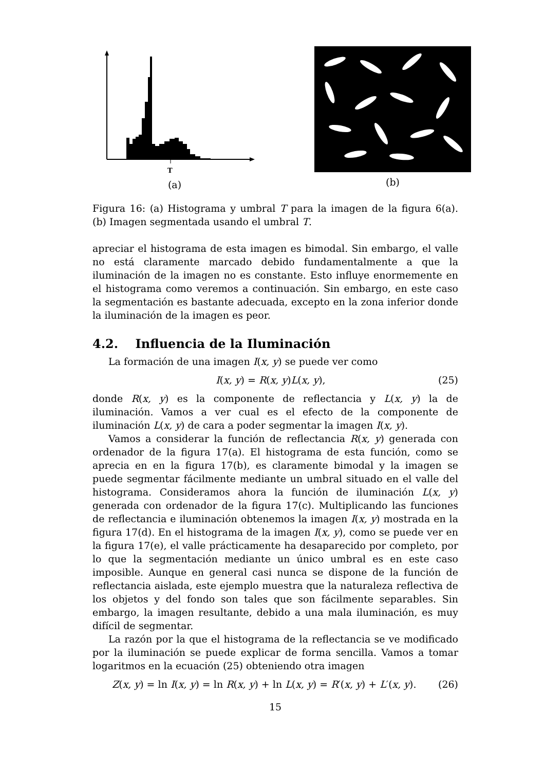T
(a)
(b)
Figura 16: (a) Histograma y umbral T para la imagen de la figura 6(a). (b) Imagen segmentada usando el umbral T.
apreciar el histograma de esta imagen es bimodal. Sin embargo, el valle no está claramente marcado debido fundamentalmente a que la iluminación de la imagen no es constante. Esto influye enormemente en el histograma como veremos a continuación. Sin embargo, en este caso la segmentación es bastante adecuada, excepto en la zona inferior donde la iluminación de la imagen es peor.
4.2. Influencia de la Iluminación
La formación de una imagen I(x, y) se puede ver como
I(x, y) = R(x, y)L(x, y), (25)
donde R(x, y) es la componente de reflectancia y L(x, y) la de iluminación. Vamos a ver cual es el efecto de la componente de iluminación L(x, y) de cara a poder segmentar la imagen I(x, y).
Vamos a considerar la función de reflectancia R(x, y) generada con ordenador de la figura 17(a). El histograma de esta función, como se aprecia en en la figura 17(b), es claramente bimodal y la imagen se puede segmentar fácilmente mediante un umbral situado en el valle del histograma. Consideramos ahora la función de iluminación L(x, y) generada con ordenador de la figura 17(c). Multiplicando las funciones de reflectancia e iluminación obtenemos la imagen I(x, y) mostrada en la figura 17(d). En el histograma de la imagen I(x, y), como se puede ver en la figura 17(e), el valle prácticamente ha desaparecido por completo, por lo que la segmentación mediante un único umbral es en este caso imposible. Aunque en general casi nunca se dispone de la función de reflectancia aislada, este ejemplo muestra que la naturaleza reflectiva de los objetos y del fondo son tales que son fácilmente separables. Sin embargo, la imagen resultante, debido a una mala iluminación, es muy difícil de segmentar.
La razón por la que el histograma de la reflectancia se ve modificado por la iluminación se puede explicar de forma sencilla. Vamos a tomar logaritmos en la ecuación (25) obteniendo otra imagen
Z(x, y) = ln I(x, y) = ln R(x, y) + ln L(x, y) = R′(x, y) + L′(x, y). (26)
15